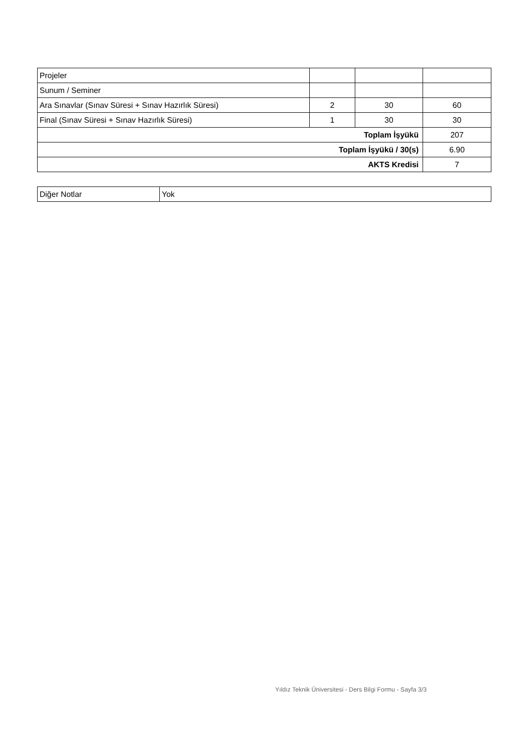| Projeler | | | |
| Sunum / Seminer | | | |
| Ara Sınavlar (Sınav Süresi + Sınav Hazırlık Süresi) | 2 | 30 | 60 |
| Final (Sınav Süresi + Sınav Hazırlık Süresi) | 1 | 30 | 30 |
| Toplam İşyükü | | | 207 |
| Toplam İşyükü / 30(s) | | | 6.90 |
| AKTS Kredisi | | | 7 |
| Diğer Notlar | Yok |
Yıldız Teknik Üniversitesi - Ders Bilgi Formu - Sayfa 3/3